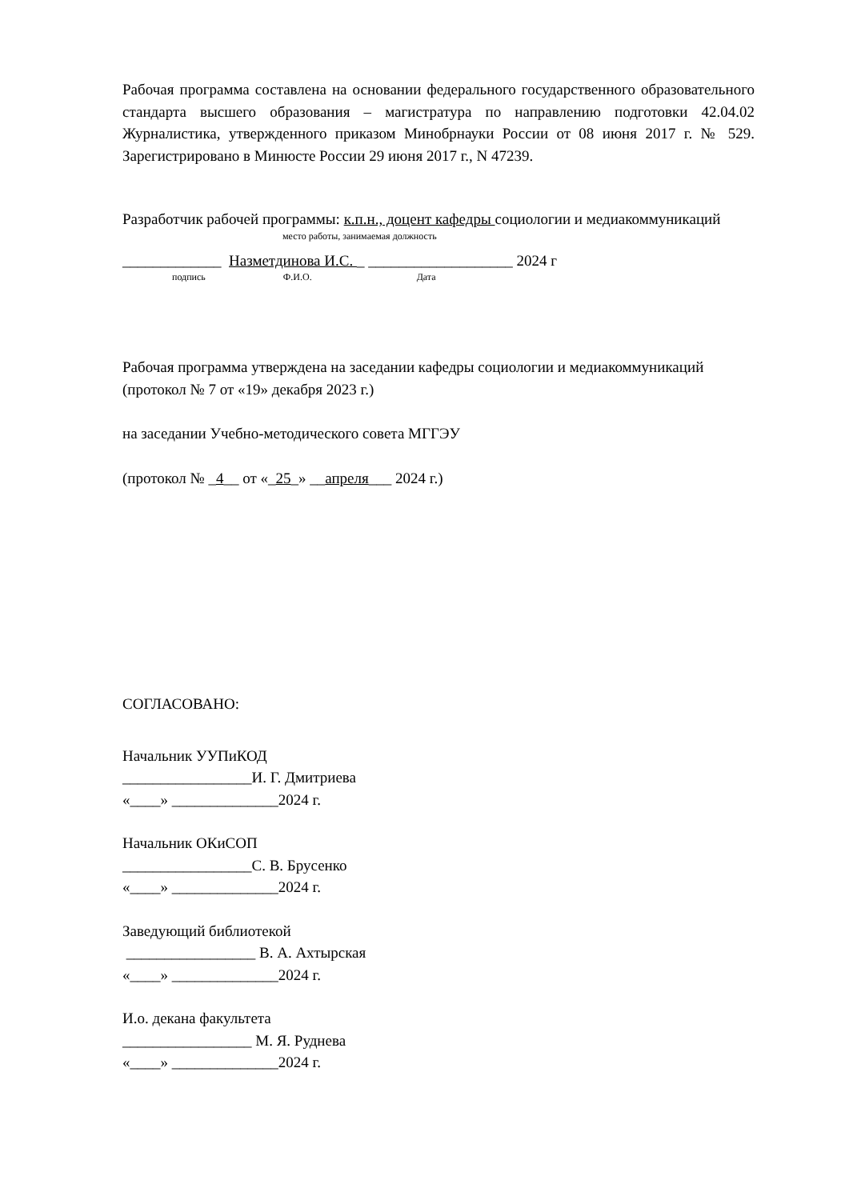Рабочая программа составлена на основании федерального государственного образовательного стандарта высшего образования – магистратура по направлению подготовки 42.04.02 Журналистика, утвержденного приказом Минобрнауки России от 08 июня 2017 г. № 529. Зарегистрировано в Минюсте России 29 июня 2017 г., N 47239.
Разработчик рабочей программы: к.п.н., доцент кафедры социологии и медиакоммуникаций
место работы, занимаемая должность
_____________ Назметдинова И.С. _ ___________________ 2024 г
подпись Ф.И.О. Дата
Рабочая программа утверждена на заседании кафедры социологии и медиакоммуникаций
(протокол № 7 от «19» декабря 2023 г.)
на заседании Учебно-методического совета МГГЭУ
(протокол № _4__ от «_25_» __апреля___ 2024 г.)
СОГЛАСОВАНО:
Начальник УУПиКОД
_________________И. Г. Дмитриева
«____» ______________2024 г.
Начальник ОКиСОП
_________________С. В. Брусенко
«____» ______________2024 г.
Заведующий библиотекой
_________________ В. А. Ахтырская
«____» ______________2024 г.
И.о. декана факультета
_________________ М. Я. Руднева
«____» ______________2024 г.